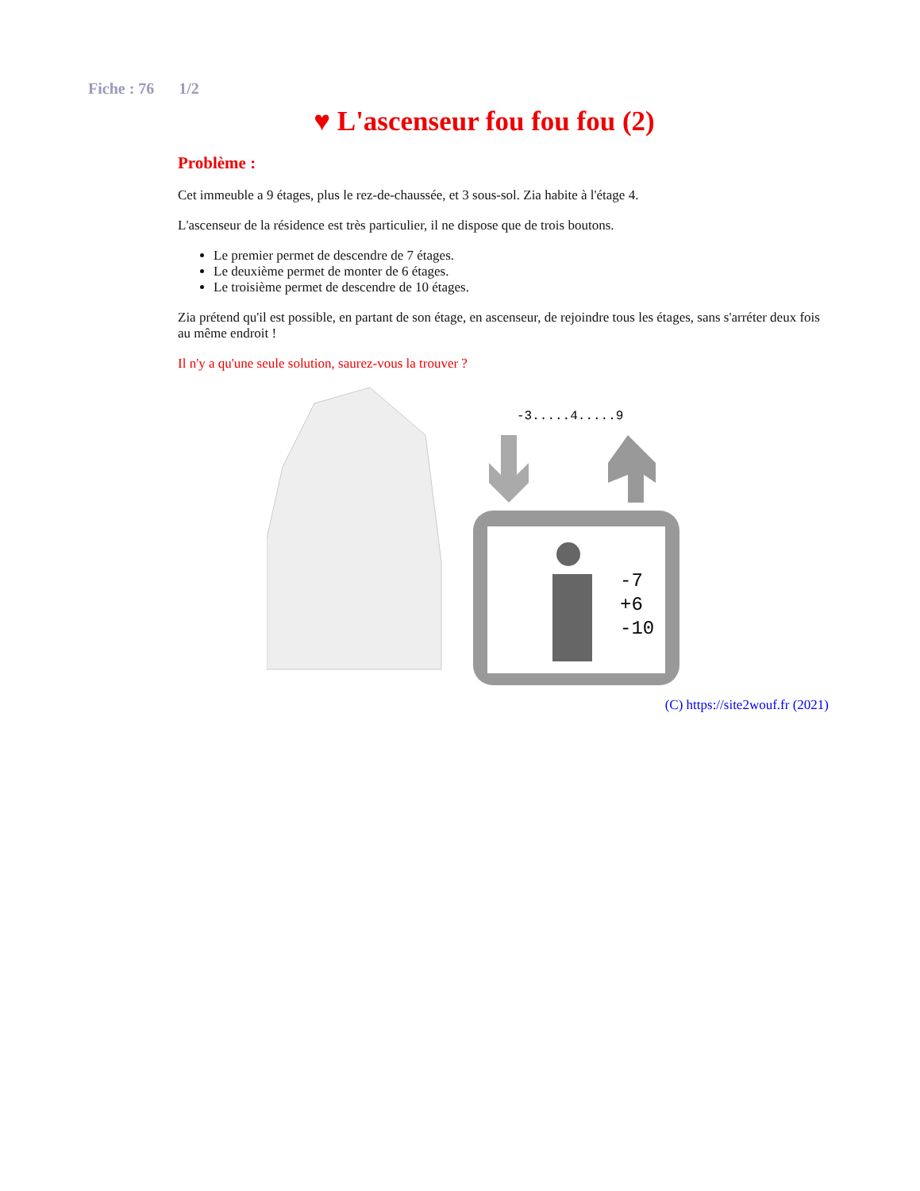Fiche : 76 1/2
♥ L'ascenseur fou fou fou (2)
Problème :
Cet immeuble a 9 étages, plus le rez-de-chaussée, et 3 sous-sol. Zia habite à l'étage 4.
L'ascenseur de la résidence est très particulier, il ne dispose que de trois boutons.
Le premier permet de descendre de 7 étages.
Le deuxième permet de monter de 6 étages.
Le troisième permet de descendre de 10 étages.
Zia prétend qu'il est possible, en partant de son étage, en ascenseur, de rejoindre tous les étages, sans s'arréter deux fois au même endroit !
Il n'y a qu'une seule solution, saurez-vous la trouver ?
-3.....4.....9
-7
+6
-10
(C) https://site2wouf.fr (2021)